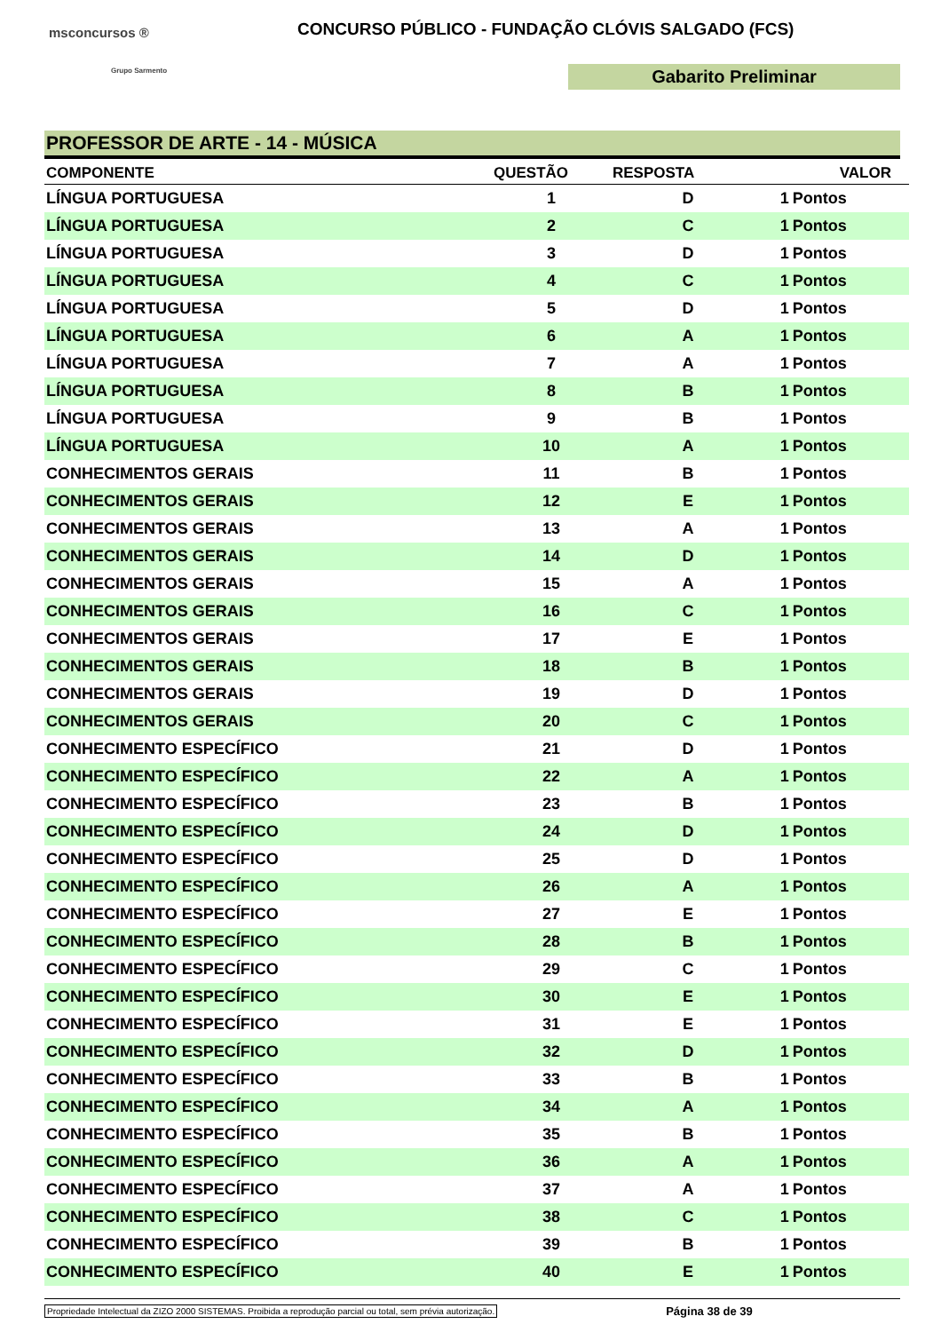msconcursos ®
Grupo Sarmento
CONCURSO PÚBLICO - FUNDAÇÃO CLÓVIS SALGADO (FCS)
Gabarito Preliminar
PROFESSOR DE ARTE - 14 - MÚSICA
| COMPONENTE | QUESTÃO | RESPOSTA | VALOR | |
| --- | --- | --- | --- | --- |
| LÍNGUA PORTUGUESA | 1 | D | 1 | Pontos |
| LÍNGUA PORTUGUESA | 2 | C | 1 | Pontos |
| LÍNGUA PORTUGUESA | 3 | D | 1 | Pontos |
| LÍNGUA PORTUGUESA | 4 | C | 1 | Pontos |
| LÍNGUA PORTUGUESA | 5 | D | 1 | Pontos |
| LÍNGUA PORTUGUESA | 6 | A | 1 | Pontos |
| LÍNGUA PORTUGUESA | 7 | A | 1 | Pontos |
| LÍNGUA PORTUGUESA | 8 | B | 1 | Pontos |
| LÍNGUA PORTUGUESA | 9 | B | 1 | Pontos |
| LÍNGUA PORTUGUESA | 10 | A | 1 | Pontos |
| CONHECIMENTOS GERAIS | 11 | B | 1 | Pontos |
| CONHECIMENTOS GERAIS | 12 | E | 1 | Pontos |
| CONHECIMENTOS GERAIS | 13 | A | 1 | Pontos |
| CONHECIMENTOS GERAIS | 14 | D | 1 | Pontos |
| CONHECIMENTOS GERAIS | 15 | A | 1 | Pontos |
| CONHECIMENTOS GERAIS | 16 | C | 1 | Pontos |
| CONHECIMENTOS GERAIS | 17 | E | 1 | Pontos |
| CONHECIMENTOS GERAIS | 18 | B | 1 | Pontos |
| CONHECIMENTOS GERAIS | 19 | D | 1 | Pontos |
| CONHECIMENTOS GERAIS | 20 | C | 1 | Pontos |
| CONHECIMENTO ESPECÍFICO | 21 | D | 1 | Pontos |
| CONHECIMENTO ESPECÍFICO | 22 | A | 1 | Pontos |
| CONHECIMENTO ESPECÍFICO | 23 | B | 1 | Pontos |
| CONHECIMENTO ESPECÍFICO | 24 | D | 1 | Pontos |
| CONHECIMENTO ESPECÍFICO | 25 | D | 1 | Pontos |
| CONHECIMENTO ESPECÍFICO | 26 | A | 1 | Pontos |
| CONHECIMENTO ESPECÍFICO | 27 | E | 1 | Pontos |
| CONHECIMENTO ESPECÍFICO | 28 | B | 1 | Pontos |
| CONHECIMENTO ESPECÍFICO | 29 | C | 1 | Pontos |
| CONHECIMENTO ESPECÍFICO | 30 | E | 1 | Pontos |
| CONHECIMENTO ESPECÍFICO | 31 | E | 1 | Pontos |
| CONHECIMENTO ESPECÍFICO | 32 | D | 1 | Pontos |
| CONHECIMENTO ESPECÍFICO | 33 | B | 1 | Pontos |
| CONHECIMENTO ESPECÍFICO | 34 | A | 1 | Pontos |
| CONHECIMENTO ESPECÍFICO | 35 | B | 1 | Pontos |
| CONHECIMENTO ESPECÍFICO | 36 | A | 1 | Pontos |
| CONHECIMENTO ESPECÍFICO | 37 | A | 1 | Pontos |
| CONHECIMENTO ESPECÍFICO | 38 | C | 1 | Pontos |
| CONHECIMENTO ESPECÍFICO | 39 | B | 1 | Pontos |
| CONHECIMENTO ESPECÍFICO | 40 | E | 1 | Pontos |
Propriedade Intelectual da ZIZO 2000 SISTEMAS. Proibida a reprodução parcial ou total, sem prévia autorização. Página 38 de 39